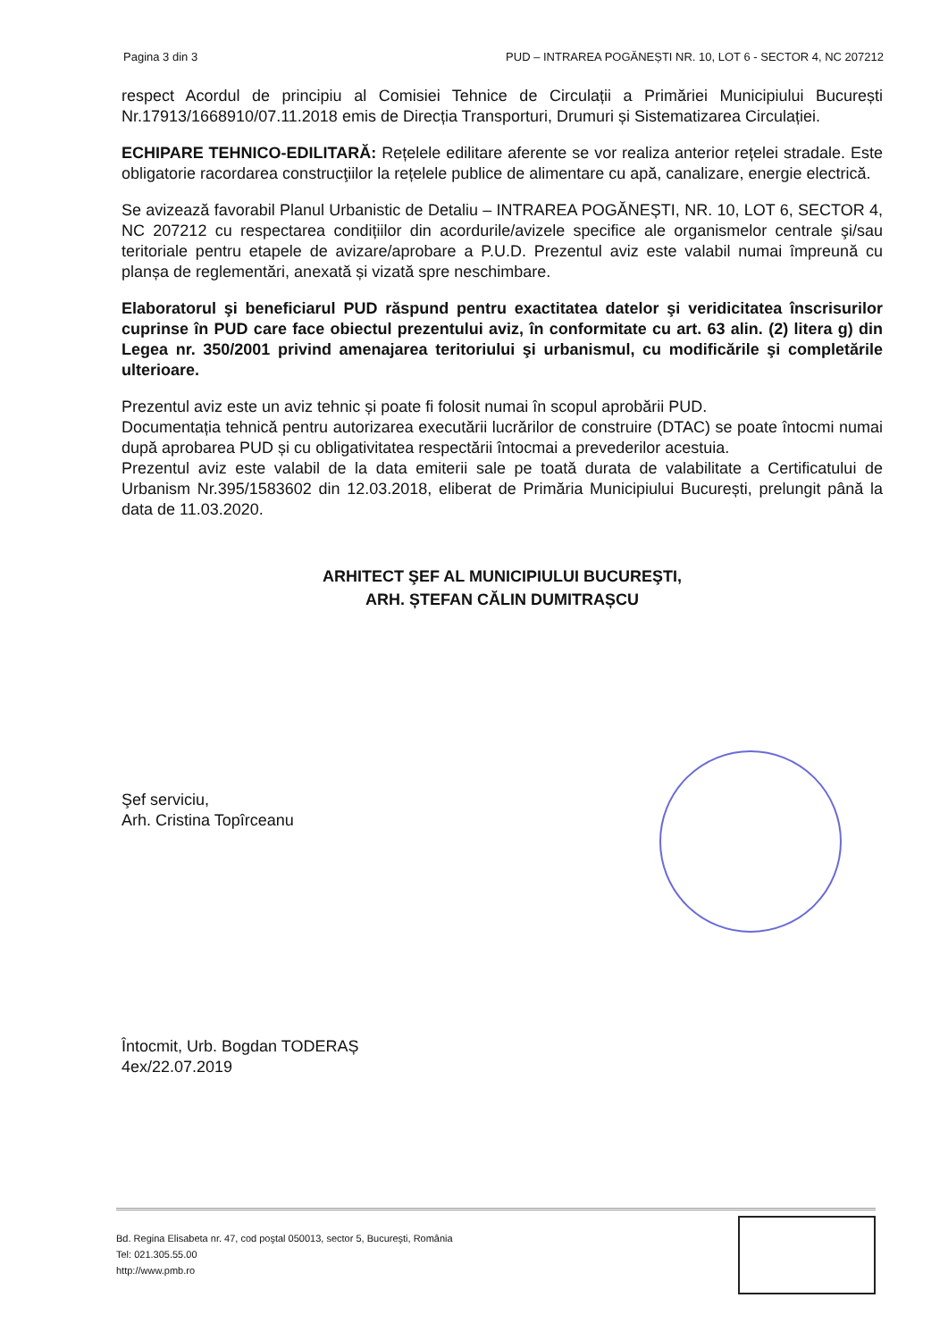Pagina 3 din 3 PUD – INTRAREA POGĂNEȘTI NR. 10, LOT 6 - SECTOR 4, NC 207212
respect Acordul de principiu al Comisiei Tehnice de Circulații a Primăriei Municipiului București Nr.17913/1668910/07.11.2018 emis de Direcția Transporturi, Drumuri și Sistematizarea Circulației.
ECHIPARE TEHNICO-EDILITARĂ: Rețelele edilitare aferente se vor realiza anterior rețelei stradale. Este obligatorie racordarea construcţiilor la rețelele publice de alimentare cu apă, canalizare, energie electrică.
Se avizează favorabil Planul Urbanistic de Detaliu – INTRAREA POGĂNEȘTI, NR. 10, LOT 6, SECTOR 4, NC 207212 cu respectarea condițiilor din acordurile/avizele specifice ale organismelor centrale şi/sau teritoriale pentru etapele de avizare/aprobare a P.U.D. Prezentul aviz este valabil numai împreună cu planșa de reglementări, anexată și vizată spre neschimbare.
Elaboratorul şi beneficiarul PUD răspund pentru exactitatea datelor şi veridicitatea înscrisurilor cuprinse în PUD care face obiectul prezentului aviz, în conformitate cu art. 63 alin. (2) litera g) din Legea nr. 350/2001 privind amenajarea teritoriului şi urbanismul, cu modificările şi completările ulterioare.
Prezentul aviz este un aviz tehnic și poate fi folosit numai în scopul aprobării PUD.
Documentația tehnică pentru autorizarea executării lucrărilor de construire (DTAC) se poate întocmi numai după aprobarea PUD și cu obligativitatea respectării întocmai a prevederilor acestuia.
Prezentul aviz este valabil de la data emiterii sale pe toată durata de valabilitate a Certificatului de Urbanism Nr.395/1583602 din 12.03.2018, eliberat de Primăria Municipiului București, prelungit până la data de 11.03.2020.
ARHITECT ŞEF AL MUNICIPIULUI BUCUREŞTI,
ARH. ȘTEFAN CĂLIN DUMITRAȘCU
Şef serviciu,
Arh. Cristina Topîrceanu
Întocmit, Urb. Bogdan TODERAȘ
4ex/22.07.2019
Bd. Regina Elisabeta nr. 47, cod poştal 050013, sector 5, Bucureşti, România
Tel: 021.305.55.00
http://www.pmb.ro